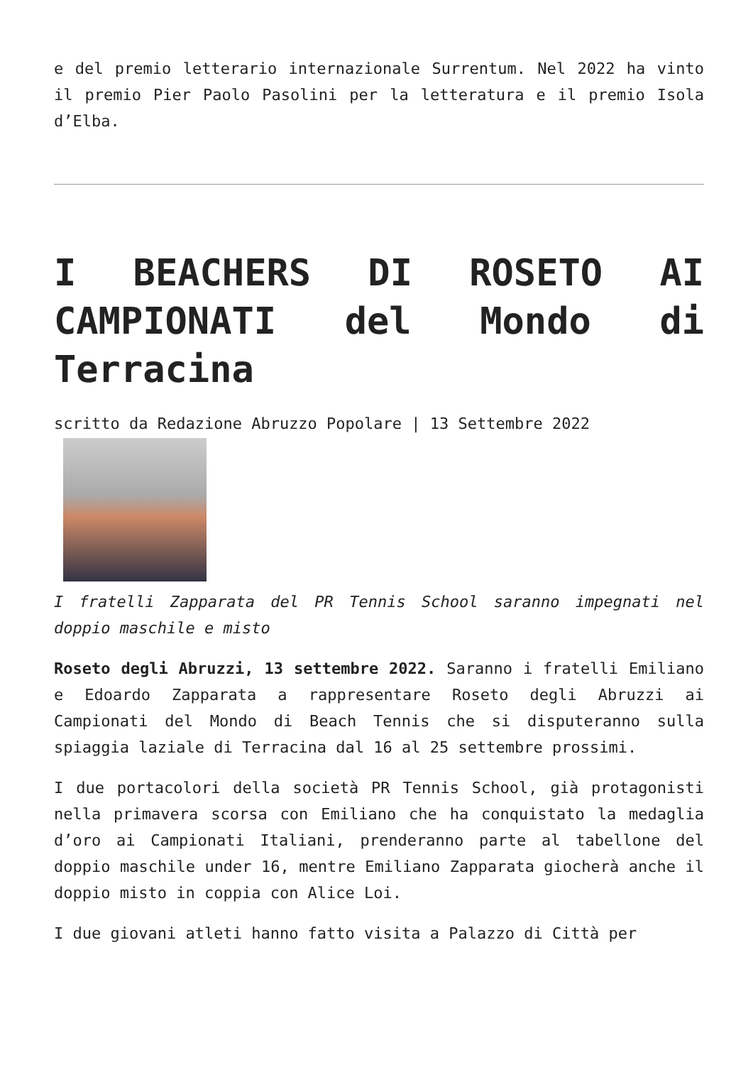e del premio letterario internazionale Surrentum. Nel 2022 ha vinto il premio Pier Paolo Pasolini per la letteratura e il premio Isola d’Elba.
I BEACHERS DI ROSETO AI CAMPIONATI del Mondo di Terracina
scritto da Redazione Abruzzo Popolare | 13 Settembre 2022
I fratelli Zapparata del PR Tennis School saranno impegnati nel doppio maschile e misto
Roseto degli Abruzzi, 13 settembre 2022. Saranno i fratelli Emiliano e Edoardo Zapparata a rappresentare Roseto degli Abruzzi ai Campionati del Mondo di Beach Tennis che si disputeranno sulla spiaggia laziale di Terracina dal 16 al 25 settembre prossimi.
I due portacolori della società PR Tennis School, già protagonisti nella primavera scorsa con Emiliano che ha conquistato la medaglia d’oro ai Campionati Italiani, prenderanno parte al tabellone del doppio maschile under 16, mentre Emiliano Zapparata giocherà anche il doppio misto in coppia con Alice Loi.
I due giovani atleti hanno fatto visita a Palazzo di Città per